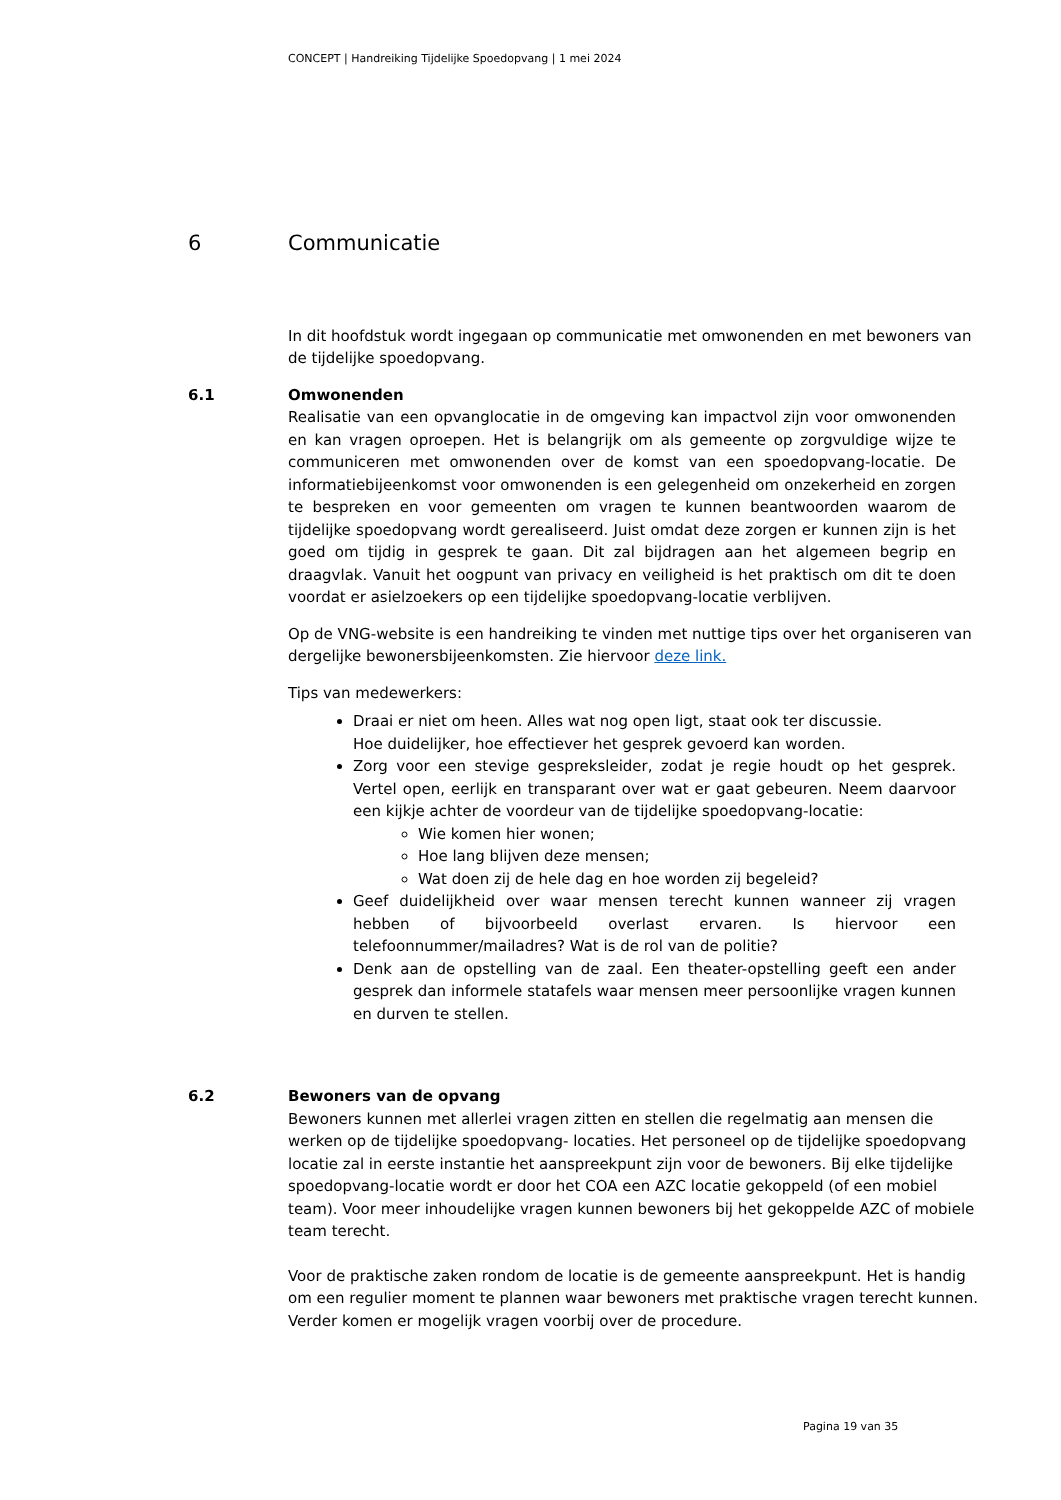CONCEPT | Handreiking Tijdelijke Spoedopvang | 1 mei 2024
6 Communicatie
In dit hoofdstuk wordt ingegaan op communicatie met omwonenden en met bewoners van de tijdelijke spoedopvang.
6.1 Omwonenden
Realisatie van een opvanglocatie in de omgeving kan impactvol zijn voor omwonenden en kan vragen oproepen. Het is belangrijk om als gemeente op zorgvuldige wijze te communiceren met omwonenden over de komst van een spoedopvang-locatie. De informatiebijeenkomst voor omwonenden is een gelegenheid om onzekerheid en zorgen te bespreken en voor gemeenten om vragen te kunnen beantwoorden waarom de tijdelijke spoedopvang wordt gerealiseerd. Juist omdat deze zorgen er kunnen zijn is het goed om tijdig in gesprek te gaan. Dit zal bijdragen aan het algemeen begrip en draagvlak. Vanuit het oogpunt van privacy en veiligheid is het praktisch om dit te doen voordat er asielzoekers op een tijdelijke spoedopvang-locatie verblijven.
Op de VNG-website is een handreiking te vinden met nuttige tips over het organiseren van dergelijke bewonersbijeenkomsten. Zie hiervoor deze link.
Tips van medewerkers:
Draai er niet om heen. Alles wat nog open ligt, staat ook ter discussie.
Hoe duidelijker, hoe effectiever het gesprek gevoerd kan worden.
Zorg voor een stevige gespreksleider, zodat je regie houdt op het gesprek. Vertel open, eerlijk en transparant over wat er gaat gebeuren. Neem daarvoor een kijkje achter de voordeur van de tijdelijke spoedopvang-locatie:
Wie komen hier wonen;
Hoe lang blijven deze mensen;
Wat doen zij de hele dag en hoe worden zij begeleid?
Geef duidelijkheid over waar mensen terecht kunnen wanneer zij vragen hebben of bijvoorbeeld overlast ervaren. Is hiervoor een telefoonnummer/mailadres? Wat is de rol van de politie?
Denk aan de opstelling van de zaal. Een theater-opstelling geeft een ander gesprek dan informele statafels waar mensen meer persoonlijke vragen kunnen en durven te stellen.
6.2 Bewoners van de opvang
Bewoners kunnen met allerlei vragen zitten en stellen die regelmatig aan mensen die werken op de tijdelijke spoedopvang- locaties. Het personeel op de tijdelijke spoedopvang locatie zal in eerste instantie het aanspreekpunt zijn voor de bewoners. Bij elke tijdelijke spoedopvang-locatie wordt er door het COA een AZC locatie gekoppeld (of een mobiel team). Voor meer inhoudelijke vragen kunnen bewoners bij het gekoppelde AZC of mobiele team terecht.
Voor de praktische zaken rondom de locatie is de gemeente aanspreekpunt. Het is handig om een regulier moment te plannen waar bewoners met praktische vragen terecht kunnen. Verder komen er mogelijk vragen voorbij over de procedure.
Pagina 19 van 35